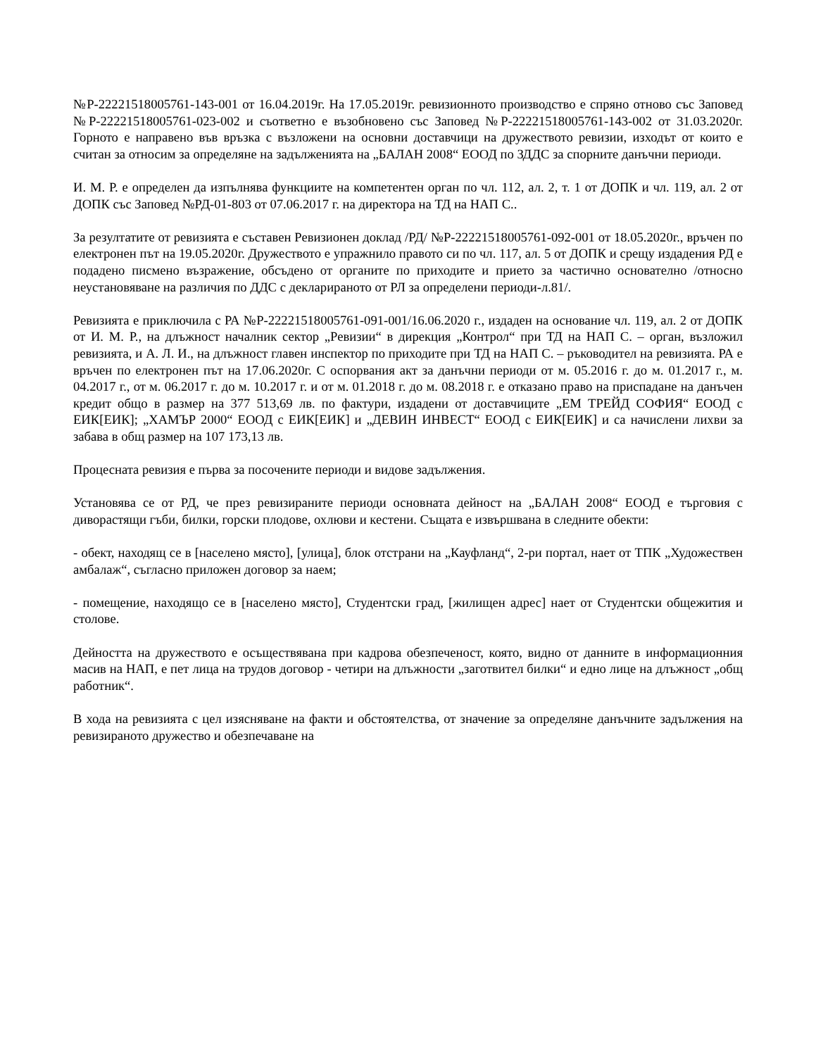№Р-22221518005761-143-001 от 16.04.2019г. На 17.05.2019г. ревизионното производство е спряно отново със Заповед №Р-22221518005761-023-002 и съответно е възобновено със Заповед №Р-22221518005761-143-002 от 31.03.2020г. Горното е направено във връзка с възложени на основни доставчици на дружеството ревизии, изходът от които е считан за относим за определяне на задълженията на „БАЛАН 2008“ ЕООД по ЗДДС за спорните данъчни периоди.
И. М. Р. е определен да изпълнява функциите на компетентен орган по чл. 112, ал. 2, т. 1 от ДОПК и чл. 119, ал. 2 от ДОПК със Заповед №РД-01-803 от 07.06.2017 г. на директора на ТД на НАП С..
За резултатите от ревизията е съставен Ревизионен доклад /РД/ №Р-22221518005761-092-001 от 18.05.2020г., връчен по електронен път на 19.05.2020г. Дружеството е упражнило правото си по чл. 117, ал. 5 от ДОПК и срещу издадения РД е подадено писмено възражение, обсъдено от органите по приходите и прието за частично основателно /относно неустановяване на различия по ДДС с декларираното от РЛ за определени периоди-л.81/.
Ревизията е приключила с РА №Р-22221518005761-091-001/16.06.2020 г., издаден на основание чл. 119, ал. 2 от ДОПК от И. М. Р., на длъжност началник сектор „Ревизии“ в дирекция „Контрол“ при ТД на НАП С. – орган, възложил ревизията, и А. Л. И., на длъжност главен инспектор по приходите при ТД на НАП С. – ръководител на ревизията. РА е връчен по електронен път на 17.06.2020г. С оспорвания акт за данъчни периоди от м. 05.2016 г. до м. 01.2017 г., м. 04.2017 г., от м. 06.2017 г. до м. 10.2017 г. и от м. 01.2018 г. до м. 08.2018 г. е отказано право на приспадане на данъчен кредит общо в размер на 377 513,69 лв. по фактури, издадени от доставчиците „ЕМ ТРЕЙД СОФИЯ“ ЕООД с ЕИК[ЕИК]; „ХАМЪР 2000“ ЕООД с ЕИК[ЕИК] и „ДЕВИН ИНВЕСТ“ ЕООД с ЕИК[ЕИК] и са начислени лихви за забава в общ размер на 107 173,13 лв.
Процесната ревизия е първа за посочените периоди и видове задължения.
Установява се от РД, че през ревизираните периоди основната дейност на „БАЛАН 2008“ ЕООД е търговия с диворастящи гъби, билки, горски плодове, охлюви и кестени. Същата е извършвана в следните обекти:
- обект, находящ се в [населено място], [улица], блок отстрани на „Кауфланд“, 2-ри портал, нает от ТПК „Художествен амбалаж“, съгласно приложен договор за наем;
- помещение, находящо се в [населено място], Студентски град, [жилищен адрес] нает от Студентски общежития и столове.
Дейността на дружеството е осъществявана при кадрова обезпеченост, която, видно от данните в информационния масив на НАП, е пет лица на трудов договор - четири на длъжности „заготвител билки“ и едно лице на длъжност „общ работник“.
В хода на ревизията с цел изясняване на факти и обстоятелства, от значение за определяне данъчните задължения на ревизираното дружество и обезпечаване на